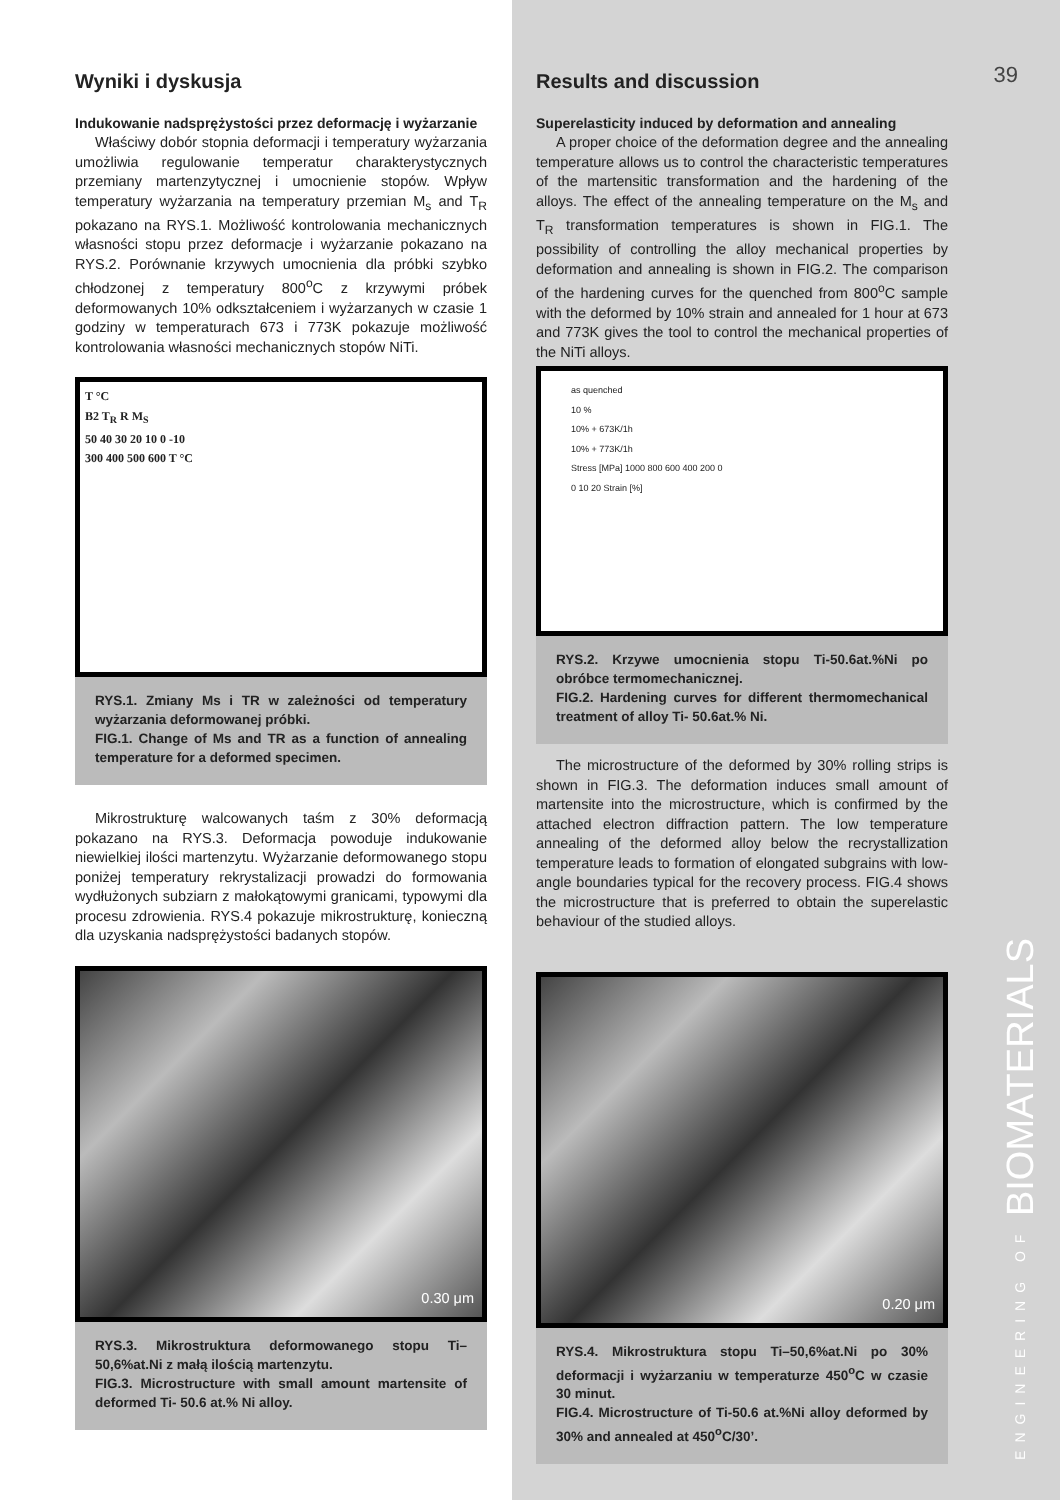39
Wyniki i dyskusja
Indukowanie nadsprężystości przez deformację i wyżarzanie
Właściwy dobór stopnia deformacji i temperatury wyżarzania umożliwia regulowanie temperatur charakterystycznych przemiany martenzytycznej i umocnienie stopów. Wpływ temperatury wyżarzania na temperatury przemian M<sub>s</sub> and T<sub>R</sub> pokazano na RYS.1. Możliwość kontrolowania mechanicznych własności stopu przez deformacje i wyżarzanie pokazano na RYS.2. Porównanie krzywych umocnienia dla próbki szybko chłodzonej z temperatury 800<sup>o</sup>C z krzywymi próbek deformowanych 10% odkształceniem i wyżarzanych w czasie 1 godziny w temperaturach 673 i 773K pokazuje możliwość kontrolowania własności mechanicznych stopów NiTi.
T °C
B2 T<sub>R</sub> R M<sub>S</sub>
50 40 30 20 10 0 -10
300 400 500 600 T °C
RYS.1. Zmiany Ms i TR w zależności od temperatury wyżarzania deformowanej próbki.
FIG.1. Change of Ms and TR as a function of annealing temperature for a deformed specimen.
Mikrostrukturę walcowanych taśm z 30% deformacją pokazano na RYS.3. Deformacja powoduje indukowanie niewielkiej ilości martenzytu. Wyżarzanie deformowanego stopu poniżej temperatury rekrystalizacji prowadzi do formowania wydłużonych subziarn z małokątowymi granicami, typowymi dla procesu zdrowienia. RYS.4 pokazuje mikrostrukturę, konieczną dla uzyskania nadsprężystości badanych stopów.
0.30 μm
RYS.3. Mikrostruktura deformowanego stopu Ti–50,6%at.Ni z małą ilością martenzytu.
FIG.3. Microstructure with small amount martensite of deformed Ti- 50.6 at.% Ni alloy.
Results and discussion
Superelasticity induced by deformation and annealing
A proper choice of the deformation degree and the annealing temperature allows us to control the characteristic temperatures of the martensitic transformation and the hardening of the alloys. The effect of the annealing temperature on the M<sub>s</sub> and T<sub>R</sub> transformation temperatures is shown in FIG.1. The possibility of controlling the alloy mechanical properties by deformation and annealing is shown in FIG.2. The comparison of the hardening curves for the quenched from 800<sup>o</sup>C sample with the deformed by 10% strain and annealed for 1 hour at 673 and 773K gives the tool to control the mechanical properties of the NiTi alloys.
as quenched
10 %
10% + 673K/1h
10% + 773K/1h
Stress [MPa] 1000 800 600 400 200 0
0 10 20 Strain [%]
RYS.2. Krzywe umocnienia stopu Ti-50.6at.%Ni po obróbce termomechanicznej.
FIG.2. Hardening curves for different thermomechanical treatment of alloy Ti- 50.6at.% Ni.
The microstructure of the deformed by 30% rolling strips is shown in FIG.3. The deformation induces small amount of martensite into the microstructure, which is confirmed by the attached electron diffraction pattern. The low temperature annealing of the deformed alloy below the recrystallization temperature leads to formation of elongated subgrains with low-angle boundaries typical for the recovery process. FIG.4 shows the microstructure that is preferred to obtain the superelastic behaviour of the studied alloys.
0.20 μm
RYS.4. Mikrostruktura stopu Ti–50,6%at.Ni po 30% deformacji i wyżarzaniu w temperaturze 450<sup>o</sup>C w czasie 30 minut.
FIG.4. Microstructure of Ti-50.6 at.%Ni alloy deformed by 30% and annealed at 450<sup>o</sup>C/30’.
ENGINEERING OF BIOMATERIALS